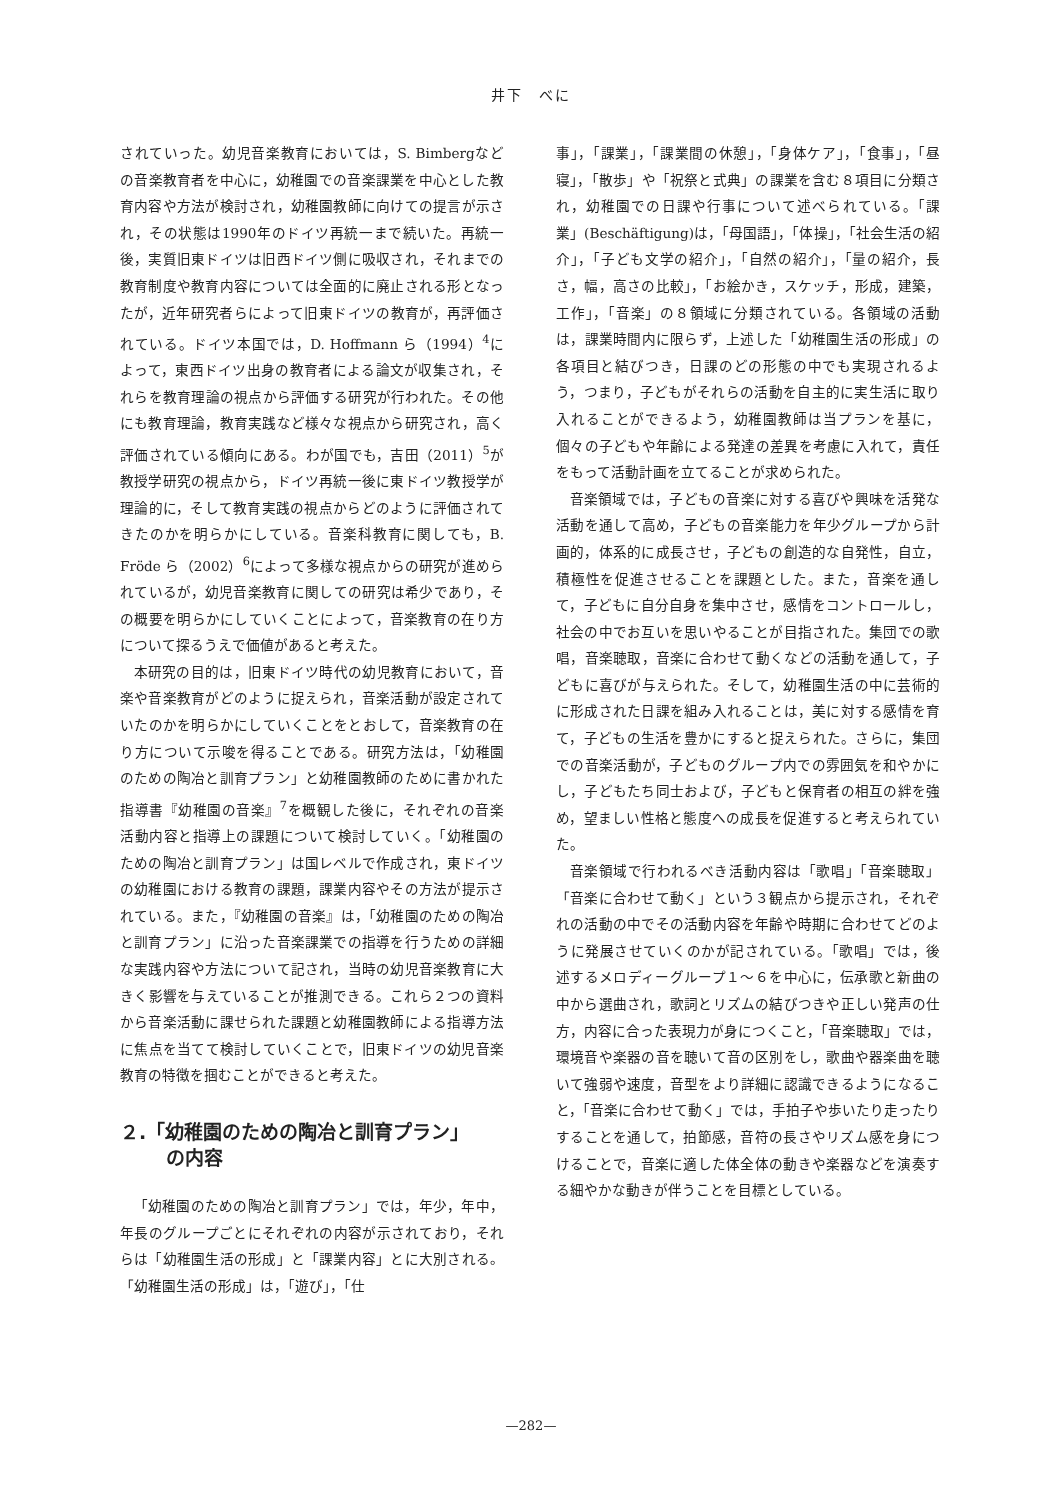井下　べに
されていった。幼児音楽教育においては，S. Bimbergなどの音楽教育者を中心に，幼稚園での音楽課業を中心とした教育内容や方法が検討され，幼稚園教師に向けての提言が示され，その状態は1990年のドイツ再統一まで続いた。再統一後，実質旧東ドイツは旧西ドイツ側に吸収され，それまでの教育制度や教育内容については全面的に廃止される形となったが，近年研究者らによって旧東ドイツの教育が，再評価されている。ドイツ本国では，D. Hoffmann ら（1994）<sup>4</sup>によって，東西ドイツ出身の教育者による論文が収集され，それらを教育理論の視点から評価する研究が行われた。その他にも教育理論，教育実践など様々な視点から研究され，高く評価されている傾向にある。わが国でも，吉田（2011）<sup>5</sup>が教授学研究の視点から，ドイツ再統一後に東ドイツ教授学が理論的に，そして教育実践の視点からどのように評価されてきたのかを明らかにしている。音楽科教育に関しても，B. Fröde ら（2002）<sup>6</sup>によって多様な視点からの研究が進められているが，幼児音楽教育に関しての研究は希少であり，その概要を明らかにしていくことによって，音楽教育の在り方について探るうえで価値があると考えた。
本研究の目的は，旧東ドイツ時代の幼児教育において，音楽や音楽教育がどのように捉えられ，音楽活動が設定されていたのかを明らかにしていくことをとおして，音楽教育の在り方について示唆を得ることである。研究方法は，「幼稚園のための陶冶と訓育プラン」と幼稚園教師のために書かれた指導書『幼稚園の音楽』<sup>7</sup>を概観した後に，それぞれの音楽活動内容と指導上の課題について検討していく。「幼稚園のための陶冶と訓育プラン」は国レベルで作成され，東ドイツの幼稚園における教育の課題，課業内容やその方法が提示されている。また，『幼稚園の音楽』は，「幼稚園のための陶冶と訓育プラン」に沿った音楽課業での指導を行うための詳細な実践内容や方法について記され，当時の幼児音楽教育に大きく影響を与えていることが推測できる。これら２つの資料から音楽活動に課せられた課題と幼稚園教師による指導方法に焦点を当てて検討していくことで，旧東ドイツの幼児音楽教育の特徴を掴むことができると考えた。
２.「幼稚園のための陶冶と訓育プラン」
の内容
「幼稚園のための陶冶と訓育プラン」では，年少，年中，年長のグループごとにそれぞれの内容が示されており，それらは「幼稚園生活の形成」と「課業内容」とに大別される。「幼稚園生活の形成」は，「遊び」，「仕
事」，「課業」，「課業間の休憩」，「身体ケア」，「食事」，「昼寝」，「散歩」や「祝祭と式典」の課業を含む８項目に分類され，幼稚園での日課や行事について述べられている。「課業」(Beschäftigung)は，「母国語」，「体操」，「社会生活の紹介」，「子ども文学の紹介」，「自然の紹介」，「量の紹介，長さ，幅，高さの比較」，「お絵かき，スケッチ，形成，建築，工作」，「音楽」の８領域に分類されている。各領域の活動は，課業時間内に限らず，上述した「幼稚園生活の形成」の各項目と結びつき，日課のどの形態の中でも実現されるよう，つまり，子どもがそれらの活動を自主的に実生活に取り入れることができるよう，幼稚園教師は当プランを基に，個々の子どもや年齢による発達の差異を考慮に入れて，責任をもって活動計画を立てることが求められた。
音楽領域では，子どもの音楽に対する喜びや興味を活発な活動を通して高め，子どもの音楽能力を年少グループから計画的，体系的に成長させ，子どもの創造的な自発性，自立，積極性を促進させることを課題とした。また，音楽を通して，子どもに自分自身を集中させ，感情をコントロールし，社会の中でお互いを思いやることが目指された。集団での歌唱，音楽聴取，音楽に合わせて動くなどの活動を通して，子どもに喜びが与えられた。そして，幼稚園生活の中に芸術的に形成された日課を組み入れることは，美に対する感情を育て，子どもの生活を豊かにすると捉えられた。さらに，集団での音楽活動が，子どものグループ内での雰囲気を和やかにし，子どもたち同士および，子どもと保育者の相互の絆を強め，望ましい性格と態度への成長を促進すると考えられていた。
音楽領域で行われるべき活動内容は「歌唱」「音楽聴取」「音楽に合わせて動く」という３観点から提示され，それぞれの活動の中でその活動内容を年齢や時期に合わせてどのように発展させていくのかが記されている。「歌唱」では，後述するメロディーグループ１～６を中心に，伝承歌と新曲の中から選曲され，歌詞とリズムの結びつきや正しい発声の仕方，内容に合った表現力が身につくこと，「音楽聴取」では，環境音や楽器の音を聴いて音の区別をし，歌曲や器楽曲を聴いて強弱や速度，音型をより詳細に認識できるようになること，「音楽に合わせて動く」では，手拍子や歩いたり走ったりすることを通して，拍節感，音符の長さやリズム感を身につけることで，音楽に適した体全体の動きや楽器などを演奏する細やかな動きが伴うことを目標としている。
—282—